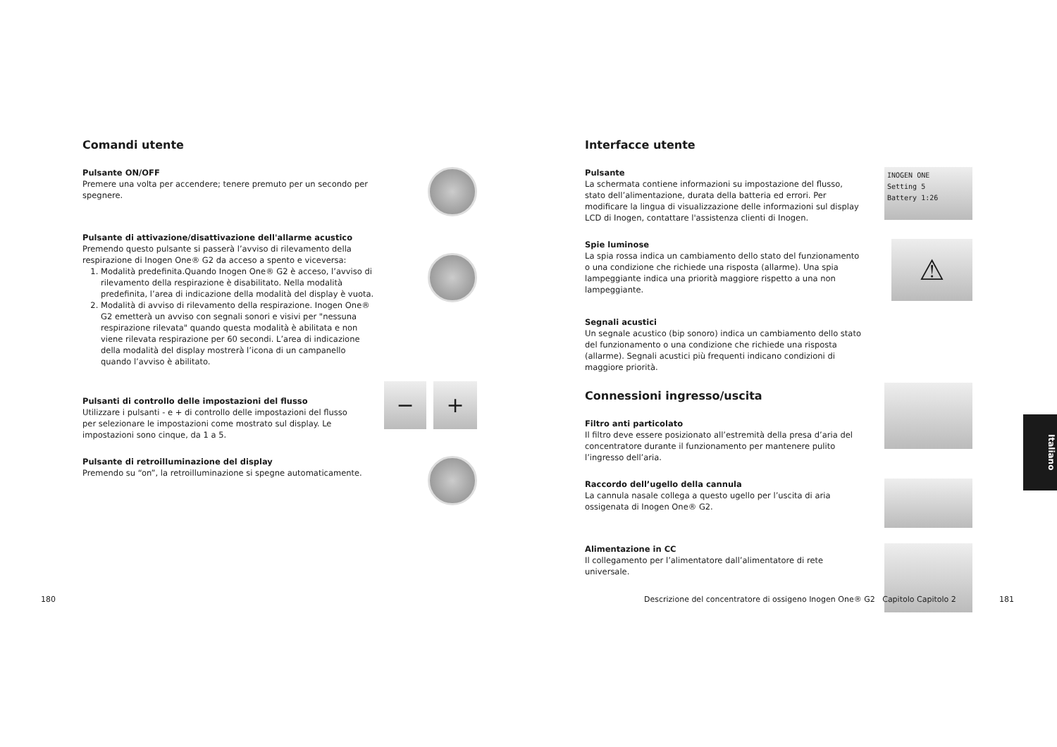Comandi utente
Pulsante ON/OFF
Premere una volta per accendere; tenere premuto per un secondo per spegnere.
Pulsante di attivazione/disattivazione dell'allarme acustico
Premendo questo pulsante si passerà l’avviso di rilevamento della respirazione di Inogen One® G2 da acceso a spento e viceversa:
1. Modalità predefinita.Quando Inogen One® G2 è acceso, l’avviso di rilevamento della respirazione è disabilitato. Nella modalità predefinita, l’area di indicazione della modalità del display è vuota.
2. Modalità di avviso di rilevamento della respirazione. Inogen One® G2 emetterà un avviso con segnali sonori e visivi per "nessuna respirazione rilevata" quando questa modalità è abilitata e non viene rilevata respirazione per 60 secondi. L’area di indicazione della modalità del display mostrerà l’icona di un campanello quando l’avviso è abilitato.
Pulsanti di controllo delle impostazioni del flusso
Utilizzare i pulsanti - e + di controllo delle impostazioni del flusso per selezionare le impostazioni come mostrato sul display. Le impostazioni sono cinque, da 1 a 5.
− +
Pulsante di retroilluminazione del display
Premendo su “on”, la retroilluminazione si spegne automaticamente.
Interfacce utente
Pulsante
La schermata contiene informazioni su impostazione del flusso, stato dell’alimentazione, durata della batteria ed errori. Per modificare la lingua di visualizzazione delle informazioni sul display LCD di Inogen, contattare l'assistenza clienti di Inogen.
INOGEN ONE
Setting 5
Battery 1:26
Spie luminose
La spia rossa indica un cambiamento dello stato del funzionamento o una condizione che richiede una risposta (allarme). Una spia lampeggiante indica una priorità maggiore rispetto a una non lampeggiante.
⚠
Segnali acustici
Un segnale acustico (bip sonoro) indica un cambiamento dello stato del funzionamento o una condizione che richiede una risposta (allarme). Segnali acustici più frequenti indicano condizioni di maggiore priorità.
Connessioni ingresso/uscita
Filtro anti particolato
Il filtro deve essere posizionato all’estremità della presa d’aria del concentratore durante il funzionamento per mantenere pulito l’ingresso dell’aria.
Raccordo dell’ugello della cannula
La cannula nasale collega a questo ugello per l’uscita di aria ossigenata di Inogen One® G2.
Alimentazione in CC
Il collegamento per l’alimentatore dall’alimentatore di rete universale.
180
Descrizione del concentratore di ossigeno Inogen One® G2 Capitolo Capitolo 2
181
Italiano